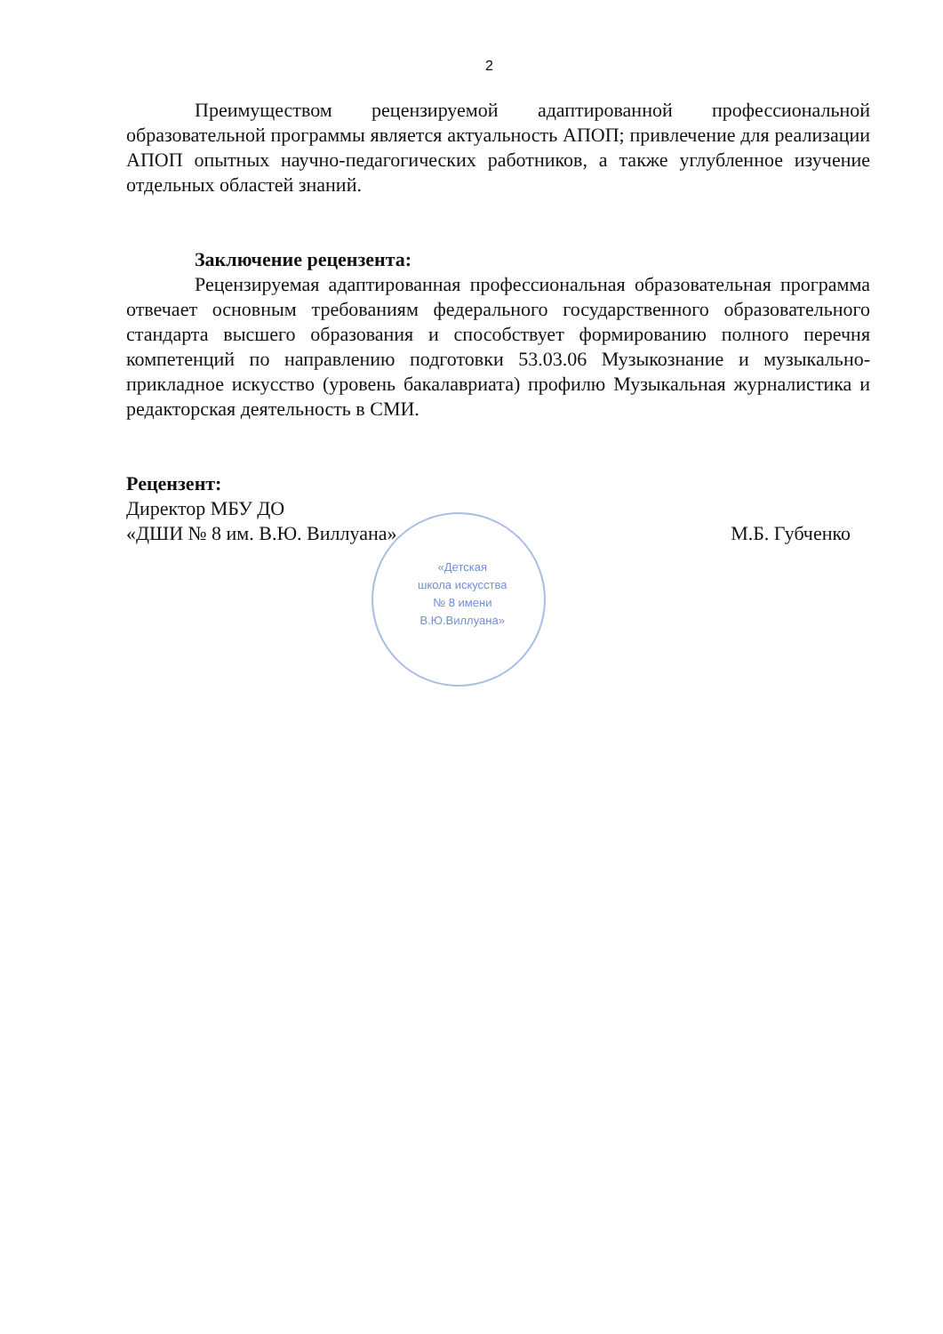2
Преимуществом рецензируемой адаптированной профессиональной образовательной программы является актуальность АПОП; привлечение для реализации АПОП опытных научно-педагогических работников, а также углубленное изучение отдельных областей знаний.
Заключение рецензента:
Рецензируемая адаптированная профессиональная образовательная программа отвечает основным требованиям федерального государственного образовательного стандарта высшего образования и способствует формированию полного перечня компетенций по направлению подготовки 53.03.06 Музыкознание и музыкально-прикладное искусство (уровень бакалавриата) профилю Музыкальная журналистика и редакторская деятельность в СМИ.
Рецензент:
Директор МБУ ДО
«ДШИ № 8 им. В.Ю. Виллуана» М.Б. Губченко
«Детская
школа искусства
№ 8 имени
В.Ю.Виллуана»